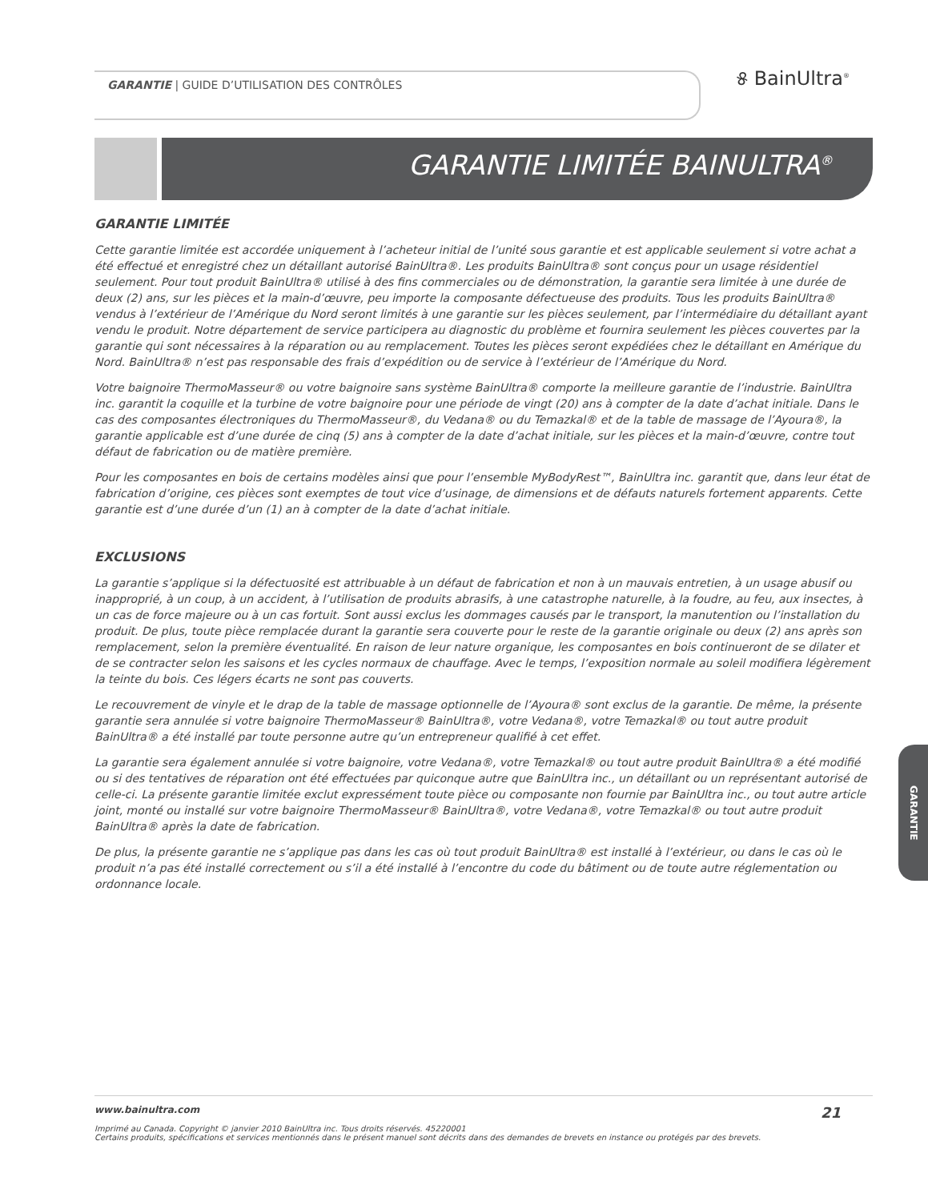GARANTIE | GUIDE D’UTILISATION DES CONTRÔLES
୫ BainUltra<sup>®</sup>
GARANTIE LIMITÉE BAINULTRA<sup>®</sup>
GARANTIE LIMITÉE
Cette garantie limitée est accordée uniquement à l’acheteur initial de l’unité sous garantie et est applicable seulement si votre achat a été effectué et enregistré chez un détaillant autorisé BainUltra®. Les produits BainUltra® sont conçus pour un usage résidentiel seulement. Pour tout produit BainUltra® utilisé à des fins commerciales ou de démonstration, la garantie sera limitée à une durée de deux (2) ans, sur les pièces et la main-d’œuvre, peu importe la composante défectueuse des produits. Tous les produits BainUltra® vendus à l’extérieur de l’Amérique du Nord seront limités à une garantie sur les pièces seulement, par l’intermédiaire du détaillant ayant vendu le produit. Notre département de service participera au diagnostic du problème et fournira seulement les pièces couvertes par la garantie qui sont nécessaires à la réparation ou au remplacement. Toutes les pièces seront expédiées chez le détaillant en Amérique du Nord. BainUltra® n’est pas responsable des frais d’expédition ou de service à l’extérieur de l’Amérique du Nord.
Votre baignoire ThermoMasseur® ou votre baignoire sans système BainUltra® comporte la meilleure garantie de l’industrie. BainUltra inc. garantit la coquille et la turbine de votre baignoire pour une période de vingt (20) ans à compter de la date d’achat initiale. Dans le cas des composantes électroniques du ThermoMasseur®, du Vedana® ou du Temazkal® et de la table de massage de l’Ayoura®, la garantie applicable est d’une durée de cinq (5) ans à compter de la date d’achat initiale, sur les pièces et la main-d’œuvre, contre tout défaut de fabrication ou de matière première.
Pour les composantes en bois de certains modèles ainsi que pour l’ensemble MyBodyRest™, BainUltra inc. garantit que, dans leur état de fabrication d’origine, ces pièces sont exemptes de tout vice d’usinage, de dimensions et de défauts naturels fortement apparents. Cette garantie est d’une durée d’un (1) an à compter de la date d’achat initiale.
EXCLUSIONS
La garantie s’applique si la défectuosité est attribuable à un défaut de fabrication et non à un mauvais entretien, à un usage abusif ou inapproprié, à un coup, à un accident, à l’utilisation de produits abrasifs, à une catastrophe naturelle, à la foudre, au feu, aux insectes, à un cas de force majeure ou à un cas fortuit. Sont aussi exclus les dommages causés par le transport, la manutention ou l’installation du produit. De plus, toute pièce remplacée durant la garantie sera couverte pour le reste de la garantie originale ou deux (2) ans après son remplacement, selon la première éventualité. En raison de leur nature organique, les composantes en bois continueront de se dilater et de se contracter selon les saisons et les cycles normaux de chauffage. Avec le temps, l’exposition normale au soleil modifiera légèrement la teinte du bois. Ces légers écarts ne sont pas couverts.
Le recouvrement de vinyle et le drap de la table de massage optionnelle de l’Ayoura® sont exclus de la garantie. De même, la présente garantie sera annulée si votre baignoire ThermoMasseur® BainUltra®, votre Vedana®, votre Temazkal® ou tout autre produit BainUltra® a été installé par toute personne autre qu’un entrepreneur qualifié à cet effet.
La garantie sera également annulée si votre baignoire, votre Vedana®, votre Temazkal® ou tout autre produit BainUltra® a été modifié ou si des tentatives de réparation ont été effectuées par quiconque autre que BainUltra inc., un détaillant ou un représentant autorisé de celle-ci. La présente garantie limitée exclut expressément toute pièce ou composante non fournie par BainUltra inc., ou tout autre article joint, monté ou installé sur votre baignoire ThermoMasseur® BainUltra®, votre Vedana®, votre Temazkal® ou tout autre produit BainUltra® après la date de fabrication.
De plus, la présente garantie ne s’applique pas dans les cas où tout produit BainUltra® est installé à l’extérieur, ou dans le cas où le produit n’a pas été installé correctement ou s’il a été installé à l’encontre du code du bâtiment ou de toute autre réglementation ou ordonnance locale.
GARANTIE
21 www.bainultra.com
Imprimé au Canada. Copyright © janvier 2010 BainUltra inc. Tous droits réservés. 45220001
Certains produits, spécifications et services mentionnés dans le présent manuel sont décrits dans des demandes de brevets en instance ou protégés par des brevets.